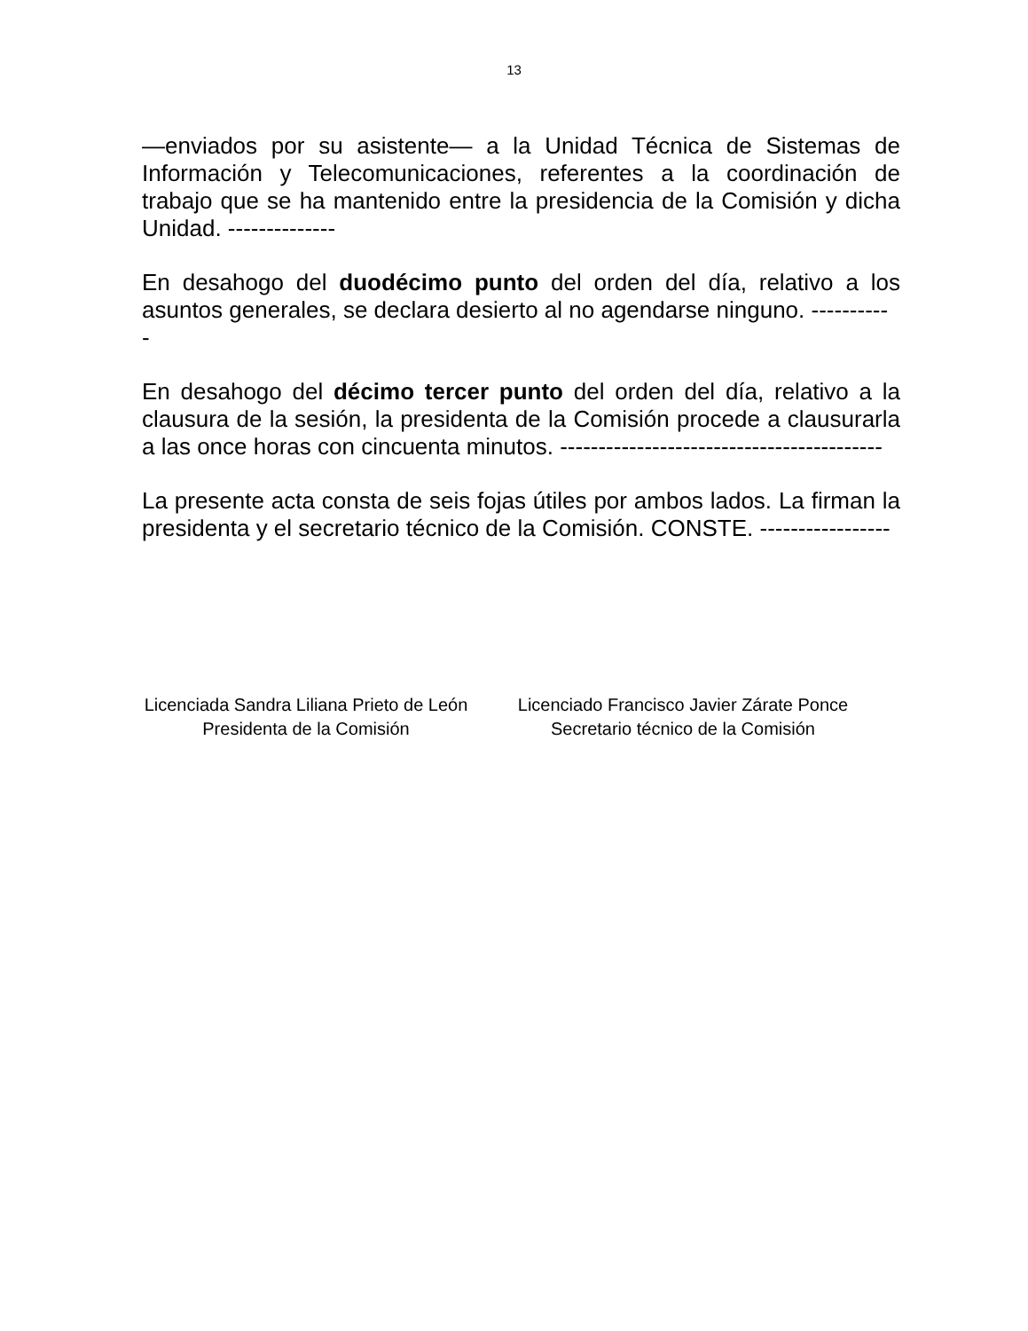13
—enviados por su asistente— a la Unidad Técnica de Sistemas de Información y Telecomunicaciones, referentes a la coordinación de trabajo que se ha mantenido entre la presidencia de la Comisión y dicha Unidad. --------------
En desahogo del duodécimo punto del orden del día, relativo a los asuntos generales, se declara desierto al no agendarse ninguno. ----------
-
En desahogo del décimo tercer punto del orden del día, relativo a la clausura de la sesión, la presidenta de la Comisión procede a clausurarla a las once horas con cincuenta minutos. ------------------------------------------
La presente acta consta de seis fojas útiles por ambos lados. La firman la presidenta y el secretario técnico de la Comisión. CONSTE. -----------------
Licenciada Sandra Liliana Prieto de León
Presidenta de la Comisión
Licenciado Francisco Javier Zárate Ponce
Secretario técnico de la Comisión